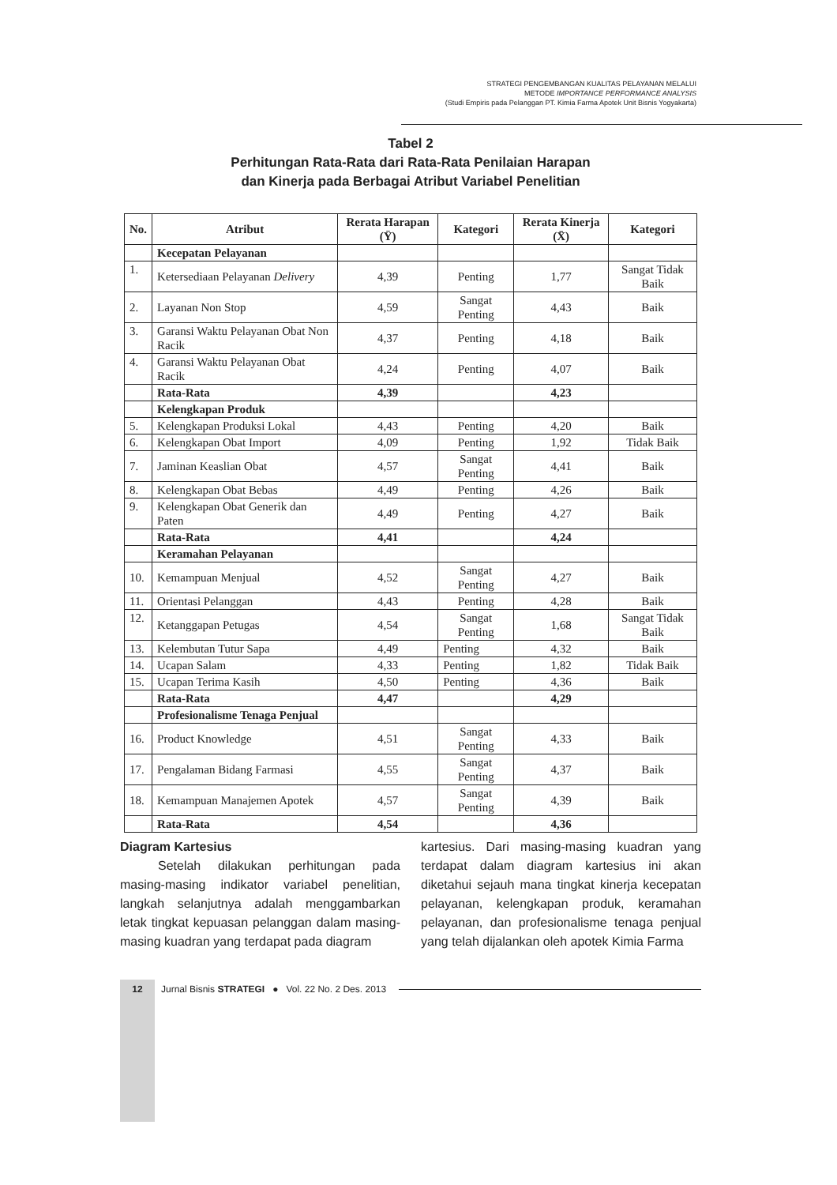STRATEGI PENGEMBANGAN KUALITAS PELAYANAN MELALUI
METODE IMPORTANCE PERFORMANCE ANALYSIS
(Studi Empiris pada Pelanggan PT. Kimia Farma Apotek Unit Bisnis Yogyakarta)
Tabel 2
Perhitungan Rata-Rata dari Rata-Rata Penilaian Harapan
dan Kinerja pada Berbagai Atribut Variabel Penelitian
| No. | Atribut | Rerata Harapan (Ȳ) | Kategori | Rerata Kinerja (X̄) | Kategori |
| --- | --- | --- | --- | --- | --- |
| | Kecepatan Pelayanan | | | | |
| 1. | Ketersediaan Pelayanan Delivery | 4,39 | Penting | 1,77 | Sangat Tidak Baik |
| 2. | Layanan Non Stop | 4,59 | Sangat Penting | 4,43 | Baik |
| 3. | Garansi Waktu Pelayanan Obat Non Racik | 4,37 | Penting | 4,18 | Baik |
| 4. | Garansi Waktu Pelayanan Obat Racik | 4,24 | Penting | 4,07 | Baik |
| | Rata-Rata | 4,39 | | 4,23 | |
| | Kelengkapan Produk | | | | |
| 5. | Kelengkapan Produksi Lokal | 4,43 | Penting | 4,20 | Baik |
| 6. | Kelengkapan Obat Import | 4,09 | Penting | 1,92 | Tidak Baik |
| 7. | Jaminan Keaslian Obat | 4,57 | Sangat Penting | 4,41 | Baik |
| 8. | Kelengkapan Obat Bebas | 4,49 | Penting | 4,26 | Baik |
| 9. | Kelengkapan Obat Generik dan Paten | 4,49 | Penting | 4,27 | Baik |
| | Rata-Rata | 4,41 | | 4,24 | |
| | Keramahan Pelayanan | | | | |
| 10. | Kemampuan Menjual | 4,52 | Sangat Penting | 4,27 | Baik |
| 11. | Orientasi Pelanggan | 4,43 | Penting | 4,28 | Baik |
| 12. | Ketanggapan Petugas | 4,54 | Sangat Penting | 1,68 | Sangat Tidak Baik |
| 13. | Kelembutan Tutur Sapa | 4,49 | Penting | 4,32 | Baik |
| 14. | Ucapan Salam | 4,33 | Penting | 1,82 | Tidak Baik |
| 15. | Ucapan Terima Kasih | 4,50 | Penting | 4,36 | Baik |
| | Rata-Rata | 4,47 | | 4,29 | |
| | Profesionalisme Tenaga Penjual | | | | |
| 16. | Product Knowledge | 4,51 | Sangat Penting | 4,33 | Baik |
| 17. | Pengalaman Bidang Farmasi | 4,55 | Sangat Penting | 4,37 | Baik |
| 18. | Kemampuan Manajemen Apotek | 4,57 | Sangat Penting | 4,39 | Baik |
| | Rata-Rata | 4,54 | | 4,36 | |
Diagram Kartesius
   Setelah dilakukan perhitungan pada masing-masing indikator variabel penelitian, langkah selanjutnya adalah menggambarkan letak tingkat kepuasan pelanggan dalam masing-masing kuadran yang terdapat pada diagram
kartesius. Dari masing-masing kuadran yang terdapat dalam diagram kartesius ini akan diketahui sejauh mana tingkat kinerja kecepatan pelayanan, kelengkapan produk, keramahan pelayanan, dan profesionalisme tenaga penjual yang telah dijalankan oleh apotek Kimia Farma
12 Jurnal Bisnis STRATEGI ● Vol. 22 No. 2 Des. 2013